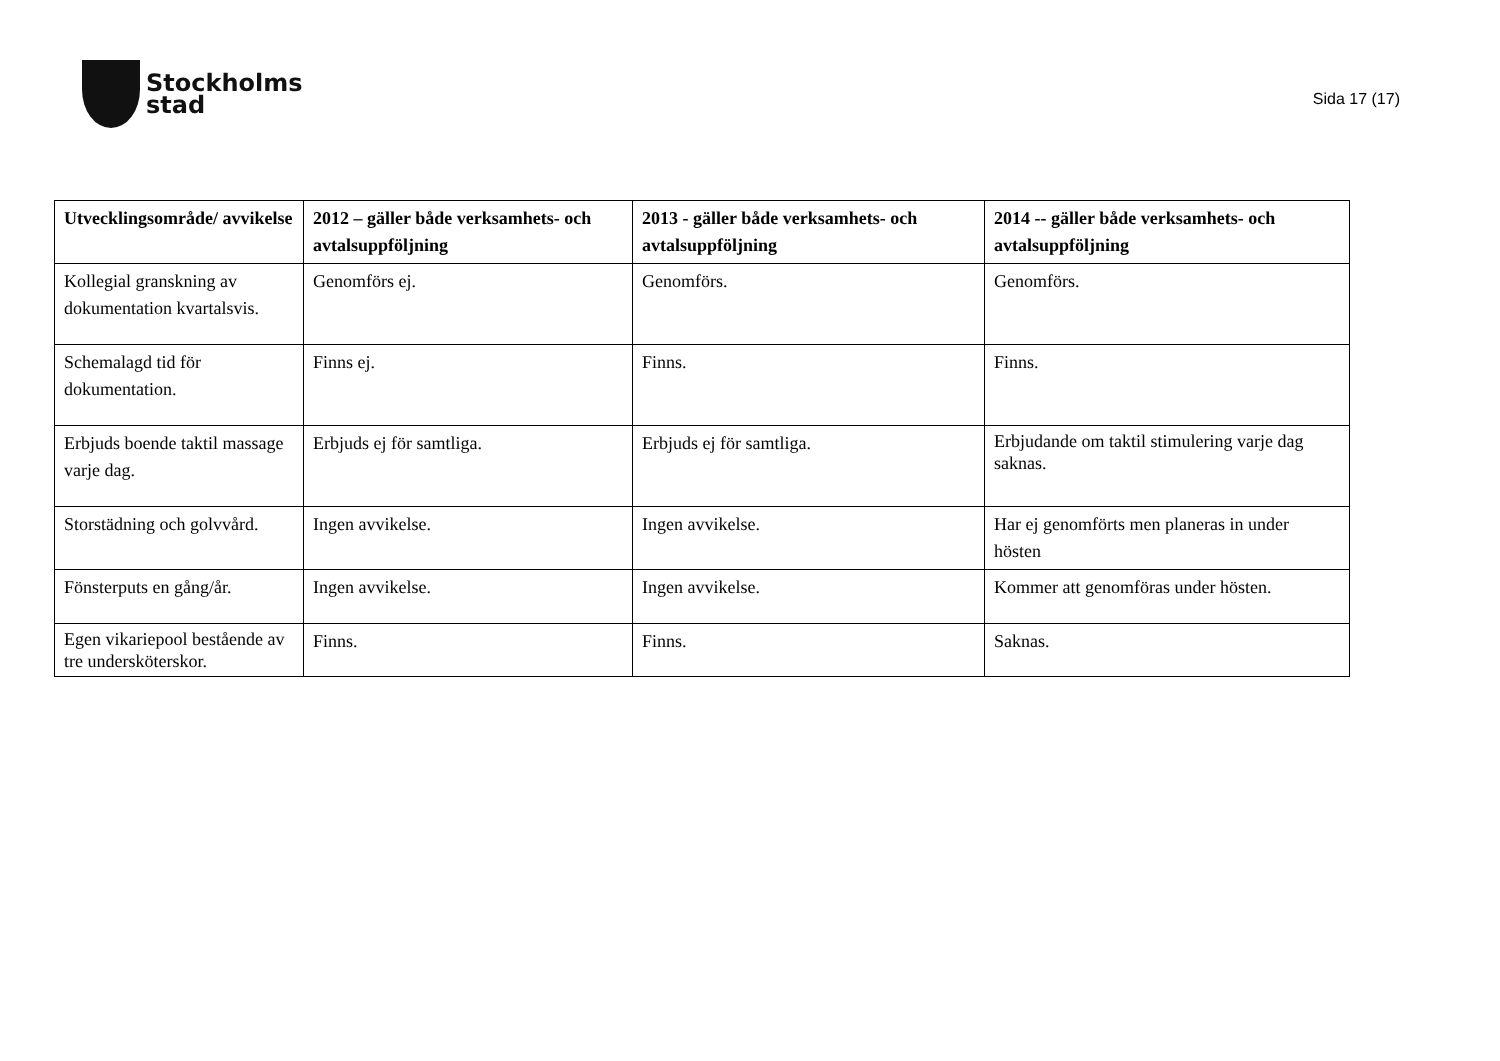Stockholms
stad
Sida 17 (17)
| Utvecklingsområde/ avvikelse | 2012 – gäller både verksamhets- och avtalsuppföljning | 2013 - gäller både verksamhets- och avtalsuppföljning | 2014 -- gäller både verksamhets- och avtalsuppföljning |
| --- | --- | --- | --- |
| Kollegial granskning av dokumentation kvartalsvis. | Genomförs ej. | Genomförs. | Genomförs. |
| Schemalagd tid för dokumentation. | Finns ej. | Finns. | Finns. |
| Erbjuds boende taktil massage varje dag. | Erbjuds ej för samtliga. | Erbjuds ej för samtliga. | Erbjudande om taktil stimulering varje dag saknas. |
| Storstädning och golvvård. | Ingen avvikelse. | Ingen avvikelse. | Har ej genomförts men planeras in under hösten |
| Fönsterputs en gång/år. | Ingen avvikelse. | Ingen avvikelse. | Kommer att genomföras under hösten. |
| Egen vikariepool bestående av tre undersköterskor. | Finns. | Finns. | Saknas. |